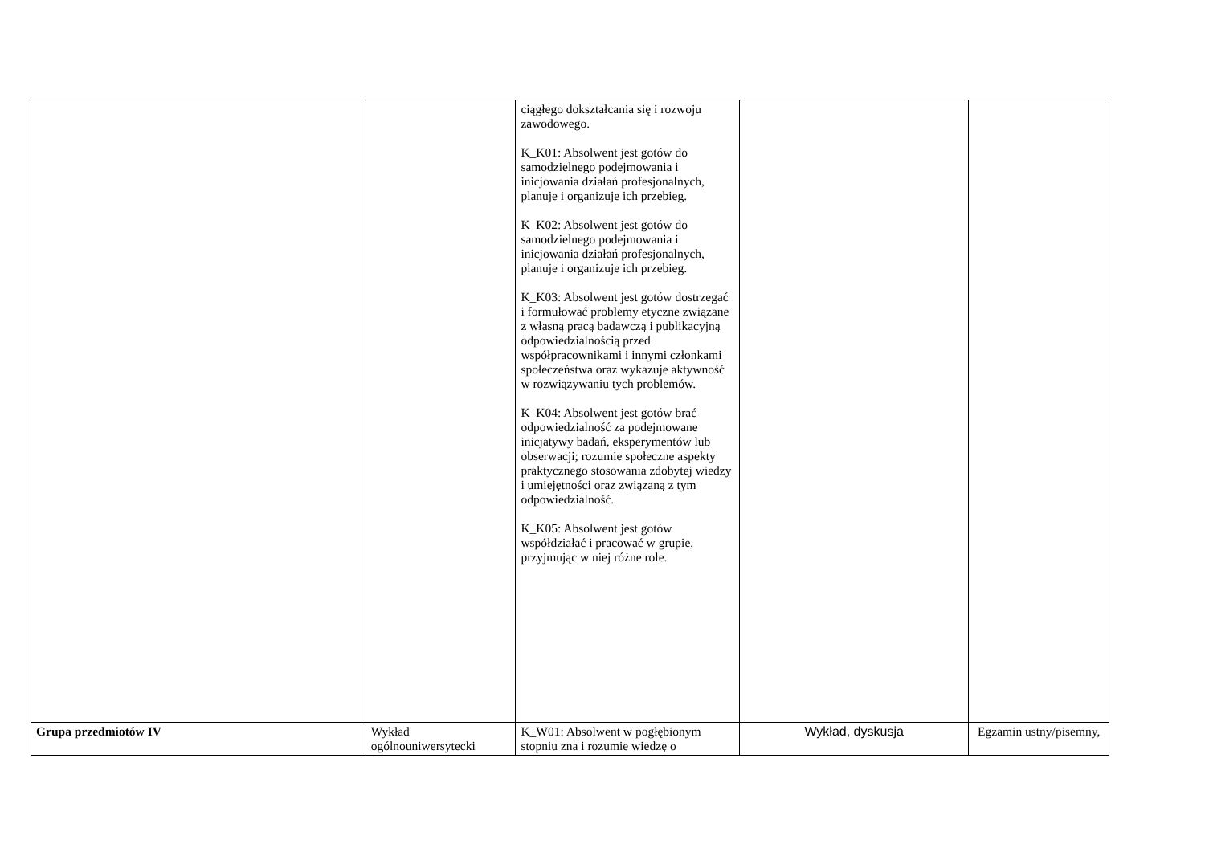| | | ciągłego dokształcania się i rozwoju zawodowego. K_K01: Absolwent jest gotów do samodzielnego podejmowania i inicjowania działań profesjonalnych, planuje i organizuje ich przebieg. K_K02: Absolwent jest gotów do samodzielnego podejmowania i inicjowania działań profesjonalnych, planuje i organizuje ich przebieg. K_K03: Absolwent jest gotów dostrzegać i formułować problemy etyczne związane z własną pracą badawczą i publikacyjną odpowiedzialnością przed współpracownikami i innymi członkami społeczeństwa oraz wykazuje aktywność w rozwiązywaniu tych problemów. K_K04: Absolwent jest gotów brać odpowiedzialność za podejmowane inicjatywy badań, eksperymentów lub obserwacji; rozumie społeczne aspekty praktycznego stosowania zdobytej wiedzy i umiejętności oraz związaną z tym odpowiedzialność. K_K05: Absolwent jest gotów współdziałać i pracować w grupie, przyjmując w niej różne role. | | |
| Grupa przedmiotów IV | Wykład ogólnouniwersytecki | K_W01: Absolwent w pogłębionym stopniu zna i rozumie wiedzę o | Wykład, dyskusja | Egzamin ustny/pisemny, |